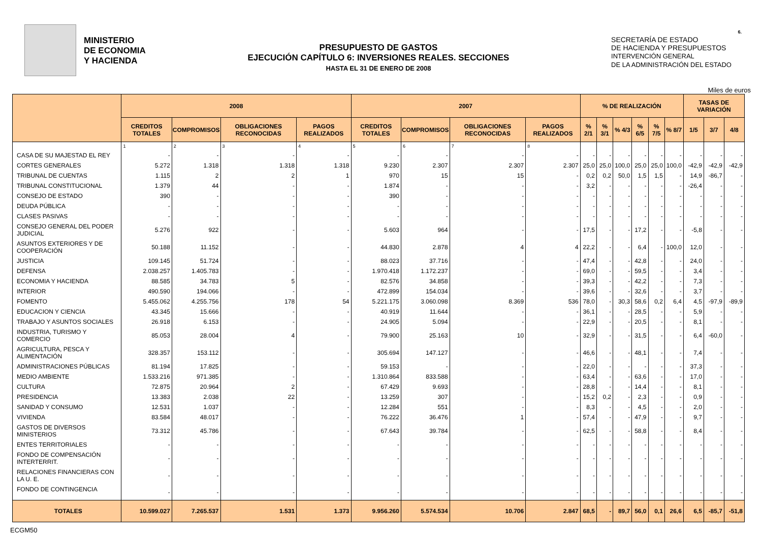6.
MINISTERIO
DE ECONOMIA
Y HACIENDA
PRESUPUESTO DE GASTOS
EJECUCIÓN CAPÍTULO 6: INVERSIONES REALES. SECCIONES
HASTA EL 31 DE ENERO DE 2008
SECRETARÍA DE ESTADO
DE HACIENDA Y PRESUPUESTOS
INTERVENCIÓN GENERAL
DE LA ADMINISTRACIÓN DEL ESTADO
Miles de euros
| | 2008 | | | | 2007 | | | | % DE REALIZACIÓN | | | | | | TASAS DE VARIACIÓN | | |
| --- | --- | --- | --- | --- | --- | --- | --- | --- | --- | --- | --- | --- | --- | --- | --- | --- | --- |
| | CREDITOS TOTALES | COMPROMISOS | OBLIGACIONES RECONOCIDAS | PAGOS REALIZADOS | CREDITOS TOTALES | COMPROMISOS | OBLIGACIONES RECONOCIDAS | PAGOS REALIZADOS | % 2/1 | % 3/1 | % 4/3 | % 6/5 | % 7/5 | % 8/7 | 1/5 | 3/7 | 4/8 |
| | 1 | 2 | 3 | 4 | 5 | 6 | 7 | 8 | | | | | | | | | |
| CASA DE SU MAJESTAD EL REY | - | - | - | - | - | - | - | - | - | - | - | - | - | - | - | - | - |
| CORTES GENERALES | 5.272 | 1.318 | 1.318 | 1.318 | 9.230 | 2.307 | 2.307 | 2.307 | 25,0 | 25,0 | 100,0 | 25,0 | 25,0 | 100,0 | -42,9 | -42,9 | -42,9 |
| TRIBUNAL DE CUENTAS | 1.115 | 2 | 2 | 1 | 970 | 15 | 15 | - | 0,2 | 0,2 | 50,0 | 1,5 | 1,5 | - | 14,9 | -86,7 | - |
| TRIBUNAL CONSTITUCIONAL | 1.379 | 44 | - | - | 1.874 | - | - | - | 3,2 | - | - | - | - | - | -26,4 | - | - |
| CONSEJO DE ESTADO | 390 | - | - | - | 390 | - | - | - | - | - | - | - | - | - | - | - | - |
| DEUDA PÚBLICA | - | - | - | - | - | - | - | - | - | - | - | - | - | - | - | - | - |
| CLASES PASIVAS | - | - | - | - | - | - | - | - | - | - | - | - | - | - | - | - | - |
| CONSEJO GENERAL DEL PODER JUDICIAL | 5.276 | 922 | - | - | 5.603 | 964 | - | - | 17,5 | - | - | 17,2 | - | - | -5,8 | - | - |
| ASUNTOS EXTERIORES Y DE COOPERACIÓN | 50.188 | 11.152 | - | - | 44.830 | 2.878 | 4 | 4 | 22,2 | - | - | 6,4 | - | 100,0 | 12,0 | - | - |
| JUSTICIA | 109.145 | 51.724 | - | - | 88.023 | 37.716 | - | - | 47,4 | - | - | 42,8 | - | - | 24,0 | - | - |
| DEFENSA | 2.038.257 | 1.405.783 | - | - | 1.970.418 | 1.172.237 | - | - | 69,0 | - | - | 59,5 | - | - | 3,4 | - | - |
| ECONOMIA Y HACIENDA | 88.585 | 34.783 | 5 | - | 82.576 | 34.858 | - | - | 39,3 | - | - | 42,2 | - | - | 7,3 | - | - |
| INTERIOR | 490.590 | 194.066 | - | - | 472.899 | 154.034 | - | - | 39,6 | - | - | 32,6 | - | - | 3,7 | - | - |
| FOMENTO | 5.455.062 | 4.255.756 | 178 | 54 | 5.221.175 | 3.060.098 | 8.369 | 536 | 78,0 | - | 30,3 | 58,6 | 0,2 | 6,4 | 4,5 | -97,9 | -89,9 |
| EDUCACION Y CIENCIA | 43.345 | 15.666 | - | - | 40.919 | 11.644 | - | - | 36,1 | - | - | 28,5 | - | - | 5,9 | - | - |
| TRABAJO Y ASUNTOS SOCIALES | 26.918 | 6.153 | - | - | 24.905 | 5.094 | - | - | 22,9 | - | - | 20,5 | - | - | 8,1 | - | - |
| INDUSTRIA, TURISMO Y COMERCIO | 85.053 | 28.004 | 4 | - | 79.900 | 25.163 | 10 | - | 32,9 | - | - | 31,5 | - | - | 6,4 | -60,0 | - |
| AGRICULTURA, PESCA Y ALIMENTACIÓN | 328.357 | 153.112 | - | - | 305.694 | 147.127 | - | - | 46,6 | - | - | 48,1 | - | - | 7,4 | - | - |
| ADMINISTRACIONES PÚBLICAS | 81.194 | 17.825 | - | - | 59.153 | - | - | - | 22,0 | - | - | - | - | - | 37,3 | - | - |
| MEDIO AMBIENTE | 1.533.216 | 971.385 | - | - | 1.310.864 | 833.588 | - | - | 63,4 | - | - | 63,6 | - | - | 17,0 | - | - |
| CULTURA | 72.875 | 20.964 | 2 | - | 67.429 | 9.693 | - | - | 28,8 | - | - | 14,4 | - | - | 8,1 | - | - |
| PRESIDENCIA | 13.383 | 2.038 | 22 | - | 13.259 | 307 | - | - | 15,2 | 0,2 | - | 2,3 | - | - | 0,9 | - | - |
| SANIDAD Y CONSUMO | 12.531 | 1.037 | - | - | 12.284 | 551 | - | - | 8,3 | - | - | 4,5 | - | - | 2,0 | - | - |
| VIVIENDA | 83.584 | 48.017 | - | - | 76.222 | 36.476 | 1 | - | 57,4 | - | - | 47,9 | - | - | 9,7 | - | - |
| GASTOS DE DIVERSOS MINISTERIOS | 73.312 | 45.786 | - | - | 67.643 | 39.784 | - | - | 62,5 | - | - | 58,8 | - | - | 8,4 | - | - |
| ENTES TERRITORIALES | - | - | - | - | - | - | - | - | - | - | - | - | - | - | - | - | - |
| FONDO DE COMPENSACIÓN INTERTERRIT. | - | - | - | - | - | - | - | - | - | - | - | - | - | - | - | - | - |
| RELACIONES FINANCIERAS CON LA U. E. | - | - | - | - | - | - | - | - | - | - | - | - | - | - | - | - | - |
| FONDO DE CONTINGENCIA | - | - | - | - | - | - | - | - | - | - | - | - | - | - | - | - | - |
| TOTALES | 10.599.027 | 7.265.537 | 1.531 | 1.373 | 9.956.260 | 5.574.534 | 10.706 | 2.847 | 68,5 | - | 89,7 | 56,0 | 0,1 | 26,6 | 6,5 | -85,7 | -51,8 |
ECGM50